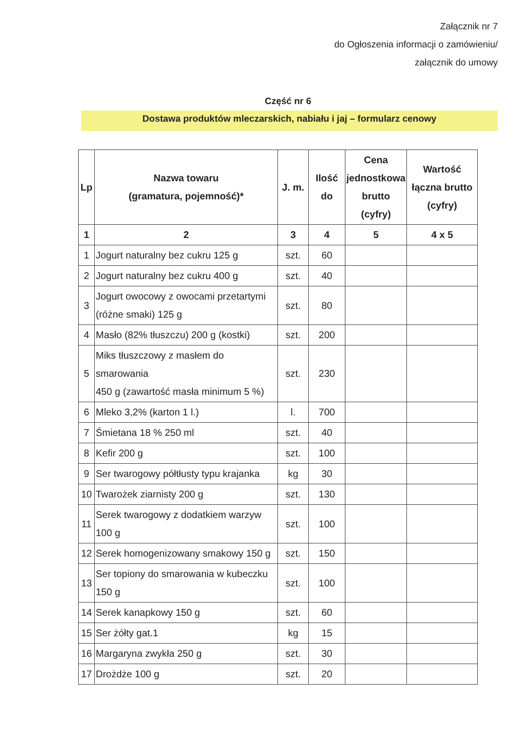Załącznik nr 7
do Ogłoszenia informacji o zamówieniu/
załącznik do umowy
Część nr 6
Dostawa produktów mleczarskich, nabiału i jaj – formularz cenowy
| Lp | Nazwa towaru (gramatura, pojemność)* | J. m. | Ilość do | Cena jednostkowa brutto (cyfry) | Wartość łączna brutto (cyfry) |
| --- | --- | --- | --- | --- | --- |
| 1 | 2 | 3 | 4 | 5 | 4 x 5 |
| 1 | Jogurt naturalny bez cukru 125 g | szt. | 60 | | |
| 2 | Jogurt naturalny bez cukru 400 g | szt. | 40 | | |
| 3 | Jogurt owocowy z owocami przetartymi (różne smaki) 125 g | szt. | 80 | | |
| 4 | Masło (82% tłuszczu) 200 g (kostki) | szt. | 200 | | |
| 5 | Miks tłuszczowy z masłem do smarowania 450 g (zawartość masła minimum 5 %) | szt. | 230 | | |
| 6 | Mleko 3,2% (karton 1 l.) | l. | 700 | | |
| 7 | Śmietana 18 % 250 ml | szt. | 40 | | |
| 8 | Kefir 200 g | szt. | 100 | | |
| 9 | Ser twarogowy półtłusty typu krajanka | kg | 30 | | |
| 10 | Twarożek ziarnisty 200 g | szt. | 130 | | |
| 11 | Serek twarogowy z dodatkiem warzyw 100 g | szt. | 100 | | |
| 12 | Serek homogenizowany smakowy 150 g | szt. | 150 | | |
| 13 | Ser topiony do smarowania w kubeczku 150 g | szt. | 100 | | |
| 14 | Serek kanapkowy 150 g | szt. | 60 | | |
| 15 | Ser żółty gat.1 | kg | 15 | | |
| 16 | Margaryna zwykła 250 g | szt. | 30 | | |
| 17 | Drożdże 100 g | szt. | 20 | | |